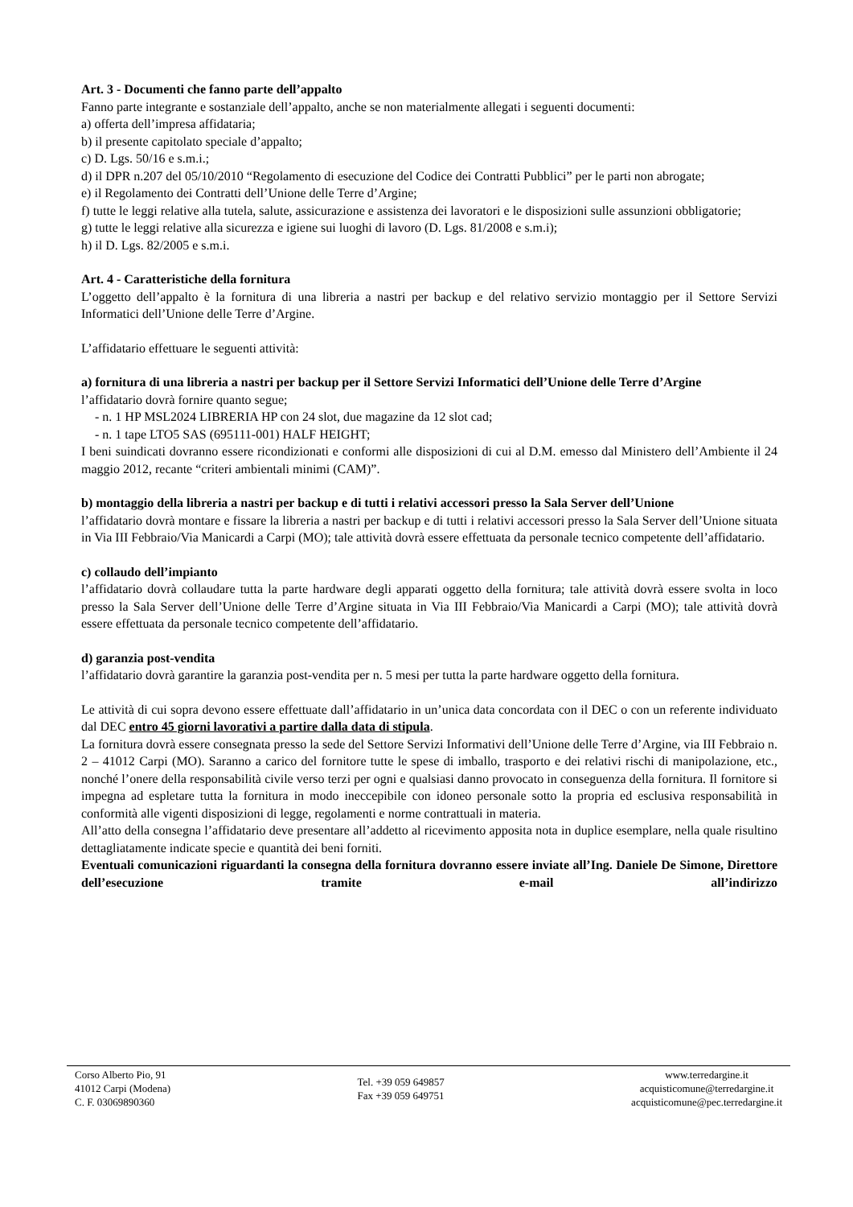Art. 3 - Documenti che fanno parte dell’appalto
Fanno parte integrante e sostanziale dell’appalto, anche se non materialmente allegati i seguenti documenti:
a) offerta dell’impresa affidataria;
b) il presente capitolato speciale d’appalto;
c) D. Lgs. 50/16 e s.m.i.;
d) il DPR n.207 del 05/10/2010 “Regolamento di esecuzione del Codice dei Contratti Pubblici” per le parti non abrogate;
e) il Regolamento dei Contratti dell’Unione delle Terre d’Argine;
f) tutte le leggi relative alla tutela, salute, assicurazione e assistenza dei lavoratori e le disposizioni sulle assunzioni obbligatorie;
g) tutte le leggi relative alla sicurezza e igiene sui luoghi di lavoro (D. Lgs. 81/2008 e s.m.i);
h) il D. Lgs. 82/2005 e s.m.i.
Art. 4 - Caratteristiche della fornitura
L’oggetto dell’appalto è la fornitura di una libreria a nastri per backup e del relativo servizio montaggio per il Settore Servizi Informatici dell’Unione delle Terre d’Argine.
L’affidatario effettuare le seguenti attività:
a) fornitura di una libreria a nastri per backup per il Settore Servizi Informatici dell’Unione delle Terre d’Argine
l’affidatario dovrà fornire quanto segue;
- n. 1 HP MSL2024 LIBRERIA HP con 24 slot, due magazine da 12 slot cad;
- n. 1 tape LTO5 SAS (695111-001) HALF HEIGHT;
I beni suindicati dovranno essere ricondizionati e conformi alle disposizioni di cui al D.M. emesso dal Ministero dell’Ambiente il 24 maggio 2012, recante “criteri ambientali minimi (CAM)”.
b) montaggio della libreria a nastri per backup e di tutti i relativi accessori presso la Sala Server dell’Unione
l’affidatario dovrà montare e fissare la libreria a nastri per backup e di tutti i relativi accessori presso la Sala Server dell’Unione situata in Via III Febbraio/Via Manicardi a Carpi (MO); tale attività dovrà essere effettuata da personale tecnico competente dell’affidatario.
c) collaudo dell’impianto
l’affidatario dovrà collaudare tutta la parte hardware degli apparati oggetto della fornitura; tale attività dovrà essere svolta in loco presso la Sala Server dell’Unione delle Terre d’Argine situata in Via III Febbraio/Via Manicardi a Carpi (MO); tale attività dovrà essere effettuata da personale tecnico competente dell’affidatario.
d) garanzia post-vendita
l’affidatario dovrà garantire la garanzia post-vendita per n. 5 mesi per tutta la parte hardware oggetto della fornitura.
Le attività di cui sopra devono essere effettuate dall’affidatario in un’unica data concordata con il DEC o con un referente individuato dal DEC entro 45 giorni lavorativi a partire dalla data di stipula.
La fornitura dovrà essere consegnata presso la sede del Settore Servizi Informativi dell’Unione delle Terre d’Argine, via III Febbraio n. 2 – 41012 Carpi (MO). Saranno a carico del fornitore tutte le spese di imballo, trasporto e dei relativi rischi di manipolazione, etc., nonché l’onere della responsabilità civile verso terzi per ogni e qualsiasi danno provocato in conseguenza della fornitura. Il fornitore si impegna ad espletare tutta la fornitura in modo ineccepibile con idoneo personale sotto la propria ed esclusiva responsabilità in conformità alle vigenti disposizioni di legge, regolamenti e norme contrattuali in materia.
All’atto della consegna l’affidatario deve presentare all’addetto al ricevimento apposita nota in duplice esemplare, nella quale risultino dettagliatamente indicate specie e quantità dei beni forniti.
Eventuali comunicazioni riguardanti la consegna della fornitura dovranno essere inviate all’Ing. Daniele De Simone, Direttore dell’esecuzione tramite e-mail all’indirizzo
Corso Alberto Pio, 91
41012 Carpi (Modena)
C. F. 03069890360
Tel. +39 059 649857
Fax +39 059 649751
www.terredargine.it
acquisticomune@terredargine.it
acquisticomune@pec.terredargine.it